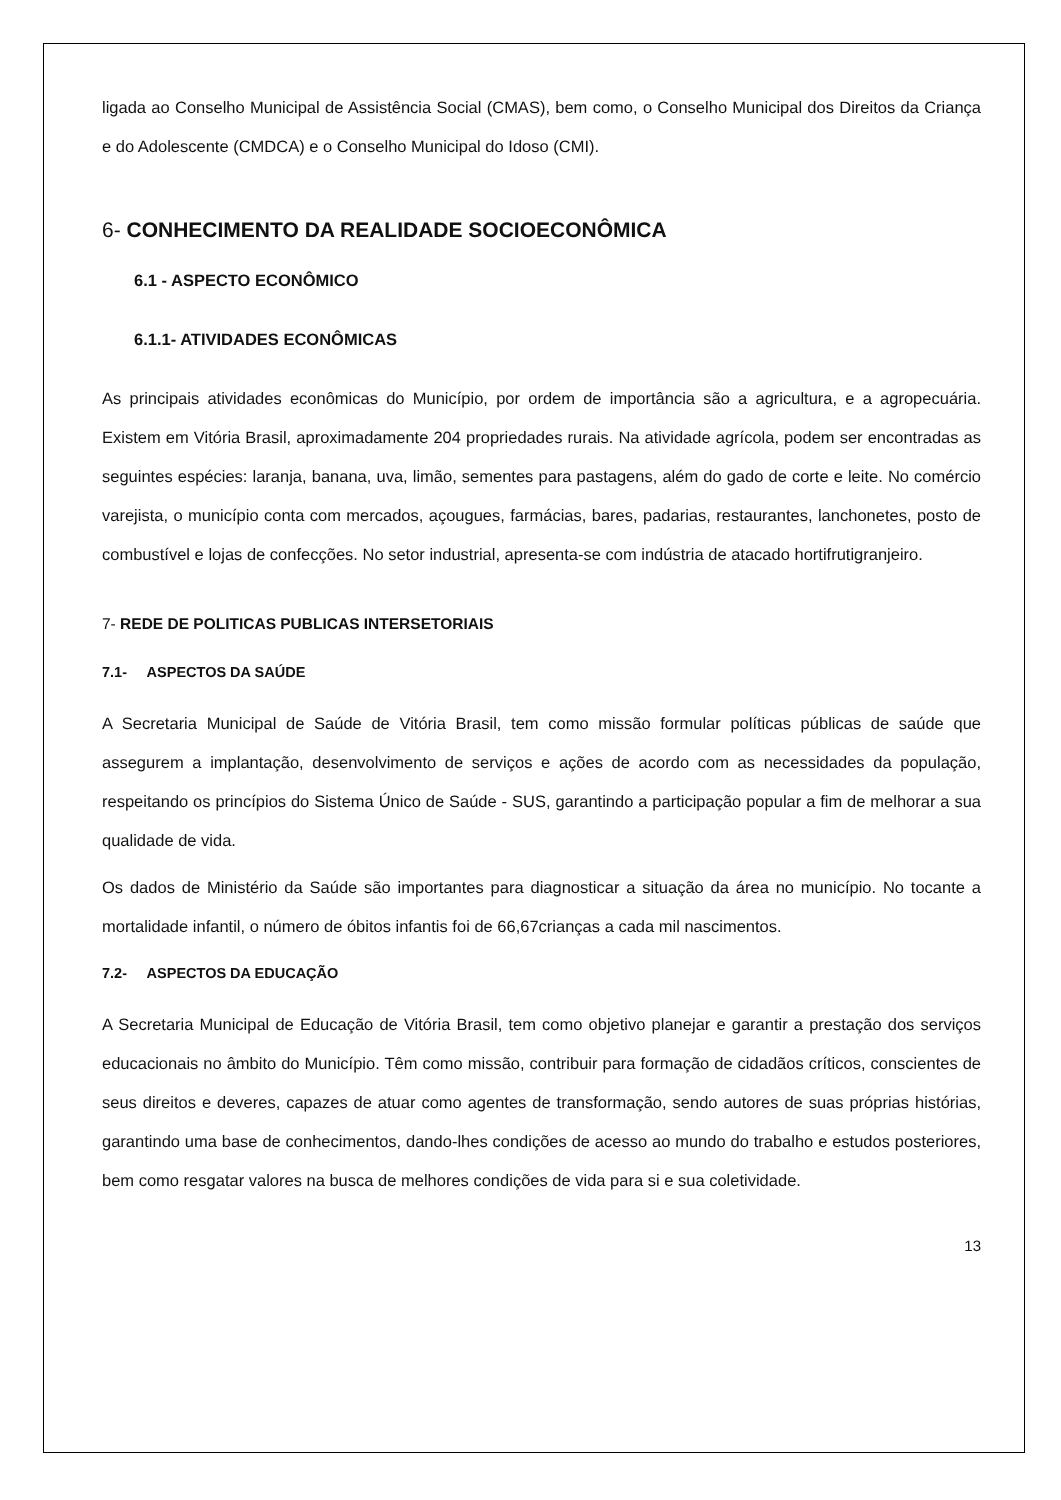ligada ao Conselho Municipal de Assistência Social (CMAS), bem como, o Conselho Municipal dos Direitos da Criança e do Adolescente (CMDCA) e o Conselho Municipal do Idoso (CMI).
6- CONHECIMENTO DA REALIDADE SOCIOECONÔMICA
6.1 - ASPECTO ECONÔMICO
6.1.1- ATIVIDADES ECONÔMICAS
As principais atividades econômicas do Município, por ordem de importância são a agricultura, e a agropecuária. Existem em Vitória Brasil, aproximadamente 204 propriedades rurais. Na atividade agrícola, podem ser encontradas as seguintes espécies: laranja, banana, uva, limão, sementes para pastagens, além do gado de corte e leite. No comércio varejista, o município conta com mercados, açougues, farmácias, bares, padarias, restaurantes, lanchonetes, posto de combustível e lojas de confecções. No setor industrial, apresenta-se com indústria de atacado hortifrutigranjeiro.
7- REDE DE POLITICAS PUBLICAS INTERSETORIAIS
7.1- ASPECTOS DA SAÚDE
A Secretaria Municipal de Saúde de Vitória Brasil, tem como missão formular políticas públicas de saúde que assegurem a implantação, desenvolvimento de serviços e ações de acordo com as necessidades da população, respeitando os princípios do Sistema Único de Saúde - SUS, garantindo a participação popular a fim de melhorar a sua qualidade de vida.
Os dados de Ministério da Saúde são importantes para diagnosticar a situação da área no município. No tocante a mortalidade infantil, o número de óbitos infantis foi de 66,67crianças a cada mil nascimentos.
7.2- ASPECTOS DA EDUCAÇÃO
A Secretaria Municipal de Educação de Vitória Brasil, tem como objetivo planejar e garantir a prestação dos serviços educacionais no âmbito do Município. Têm como missão, contribuir para formação de cidadãos críticos, conscientes de seus direitos e deveres, capazes de atuar como agentes de transformação, sendo autores de suas próprias histórias, garantindo uma base de conhecimentos, dando-lhes condições de acesso ao mundo do trabalho e estudos posteriores, bem como resgatar valores na busca de melhores condições de vida para si e sua coletividade.
13